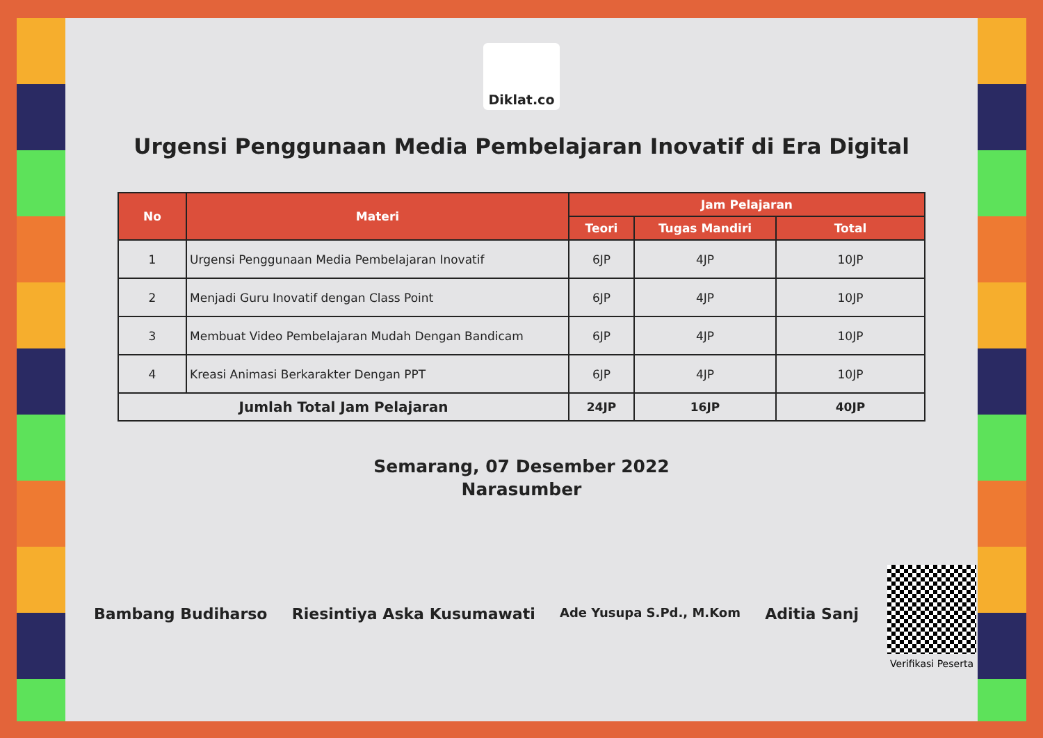Diklat.co
Urgensi Penggunaan Media Pembelajaran Inovatif di Era Digital
| No | Materi | Jam Pelajaran | | |
| --- | --- | --- | --- | --- |
| | | Teori | Tugas Mandiri | Total |
| 1 | Urgensi Penggunaan Media Pembelajaran Inovatif | 6JP | 4JP | 10JP |
| 2 | Menjadi Guru Inovatif dengan Class Point | 6JP | 4JP | 10JP |
| 3 | Membuat Video Pembelajaran Mudah Dengan Bandicam | 6JP | 4JP | 10JP |
| 4 | Kreasi Animasi Berkarakter Dengan PPT | 6JP | 4JP | 10JP |
| Jumlah Total Jam Pelajaran | | 24JP | 16JP | 40JP |
Semarang, 07 Desember 2022
Narasumber
Bambang Budiharso Riesintiya Aska Kusumawati Ade Yusupa S.Pd., M.Kom Aditia Sanj
Verifikasi Peserta